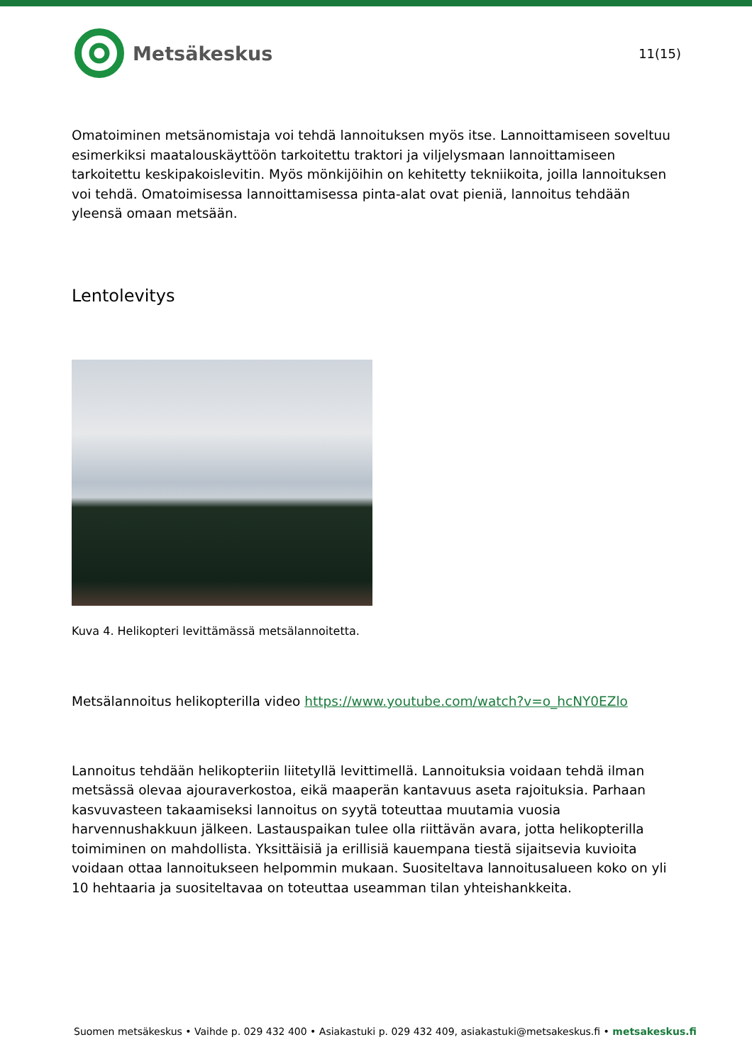Metsäkeskus
11(15)
Omatoiminen metsänomistaja voi tehdä lannoituksen myös itse. Lannoittamiseen soveltuu esimerkiksi maatalouskäyttöön tarkoitettu traktori ja viljelysmaan lannoittamiseen tarkoitettu keskipakoislevitin. Myös mönkijöihin on kehitetty tekniikoita, joilla lannoituksen voi tehdä. Omatoimisessa lannoittamisessa pinta-alat ovat pieniä, lannoitus tehdään yleensä omaan metsään.
Lentolevitys
Kuva 4. Helikopteri levittämässä metsälannoitetta.
Metsälannoitus helikopterilla video https://www.youtube.com/watch?v=o_hcNY0EZlo
Lannoitus tehdään helikopteriin liitetyllä levittimellä. Lannoituksia voidaan tehdä ilman metsässä olevaa ajouraverkostoa, eikä maaperän kantavuus aseta rajoituksia. Parhaan kasvuvasteen takaamiseksi lannoitus on syytä toteuttaa muutamia vuosia harvennushakkuun jälkeen. Lastauspaikan tulee olla riittävän avara, jotta helikopterilla toimiminen on mahdollista. Yksittäisiä ja erillisiä kauempana tiestä sijaitsevia kuvioita voidaan ottaa lannoitukseen helpommin mukaan. Suositeltava lannoitusalueen koko on yli 10 hehtaaria ja suositeltavaa on toteuttaa useamman tilan yhteishankkeita.
Suomen metsäkeskus • Vaihde p. 029 432 400 • Asiakastuki p. 029 432 409, asiakastuki@metsakeskus.fi • metsakeskus.fi